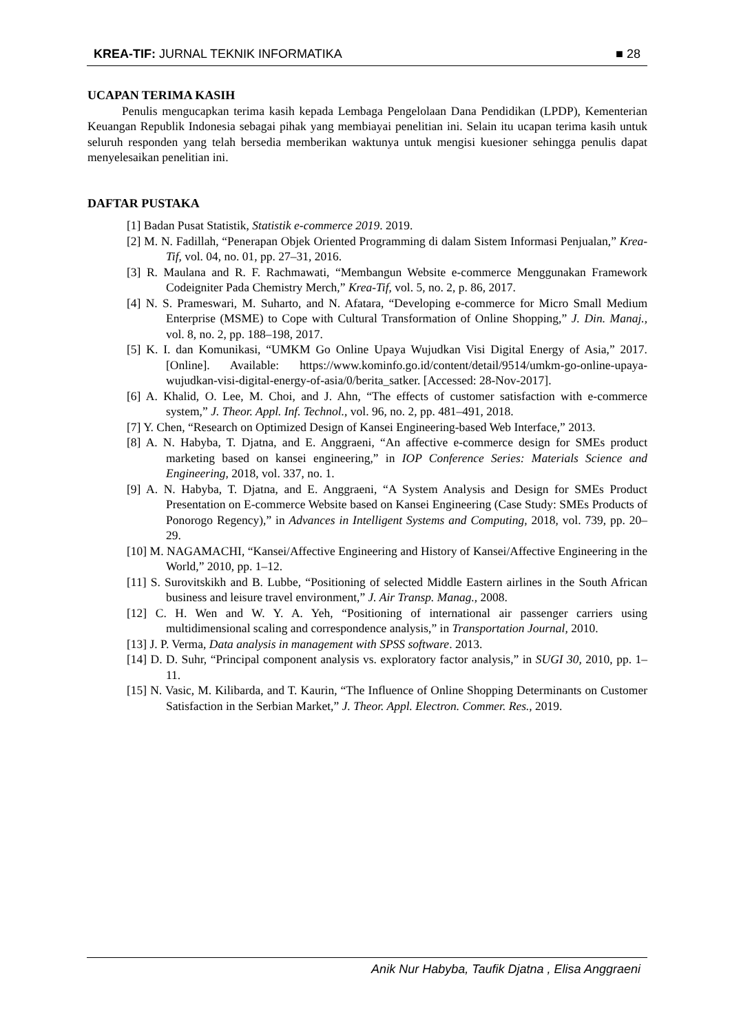KREA-TIF: JURNAL TEKNIK INFORMATIKA ■ 28
UCAPAN TERIMA KASIH
Penulis mengucapkan terima kasih kepada Lembaga Pengelolaan Dana Pendidikan (LPDP), Kementerian Keuangan Republik Indonesia sebagai pihak yang membiayai penelitian ini. Selain itu ucapan terima kasih untuk seluruh responden yang telah bersedia memberikan waktunya untuk mengisi kuesioner sehingga penulis dapat menyelesaikan penelitian ini.
DAFTAR PUSTAKA
[1] Badan Pusat Statistik, Statistik e-commerce 2019. 2019.
[2] M. N. Fadillah, “Penerapan Objek Oriented Programming di dalam Sistem Informasi Penjualan,” Krea-Tif, vol. 04, no. 01, pp. 27–31, 2016.
[3] R. Maulana and R. F. Rachmawati, “Membangun Website e-commerce Menggunakan Framework Codeigniter Pada Chemistry Merch,” Krea-Tif, vol. 5, no. 2, p. 86, 2017.
[4] N. S. Prameswari, M. Suharto, and N. Afatara, “Developing e-commerce for Micro Small Medium Enterprise (MSME) to Cope with Cultural Transformation of Online Shopping,” J. Din. Manaj., vol. 8, no. 2, pp. 188–198, 2017.
[5] K. I. dan Komunikasi, “UMKM Go Online Upaya Wujudkan Visi Digital Energy of Asia,” 2017. [Online]. Available: https://www.kominfo.go.id/content/detail/9514/umkm-go-online-upaya-wujudkan-visi-digital-energy-of-asia/0/berita_satker. [Accessed: 28-Nov-2017].
[6] A. Khalid, O. Lee, M. Choi, and J. Ahn, “The effects of customer satisfaction with e-commerce system,” J. Theor. Appl. Inf. Technol., vol. 96, no. 2, pp. 481–491, 2018.
[7] Y. Chen, “Research on Optimized Design of Kansei Engineering-based Web Interface,” 2013.
[8] A. N. Habyba, T. Djatna, and E. Anggraeni, “An affective e-commerce design for SMEs product marketing based on kansei engineering,” in IOP Conference Series: Materials Science and Engineering, 2018, vol. 337, no. 1.
[9] A. N. Habyba, T. Djatna, and E. Anggraeni, “A System Analysis and Design for SMEs Product Presentation on E-commerce Website based on Kansei Engineering (Case Study: SMEs Products of Ponorogo Regency),” in Advances in Intelligent Systems and Computing, 2018, vol. 739, pp. 20–29.
[10] M. NAGAMACHI, “Kansei/Affective Engineering and History of Kansei/Affective Engineering in the World,” 2010, pp. 1–12.
[11] S. Surovitskikh and B. Lubbe, “Positioning of selected Middle Eastern airlines in the South African business and leisure travel environment,” J. Air Transp. Manag., 2008.
[12] C. H. Wen and W. Y. A. Yeh, “Positioning of international air passenger carriers using multidimensional scaling and correspondence analysis,” in Transportation Journal, 2010.
[13] J. P. Verma, Data analysis in management with SPSS software. 2013.
[14] D. D. Suhr, “Principal component analysis vs. exploratory factor analysis,” in SUGI 30, 2010, pp. 1–11.
[15] N. Vasic, M. Kilibarda, and T. Kaurin, “The Influence of Online Shopping Determinants on Customer Satisfaction in the Serbian Market,” J. Theor. Appl. Electron. Commer. Res., 2019.
Anik Nur Habyba, Taufik Djatna , Elisa Anggraeni